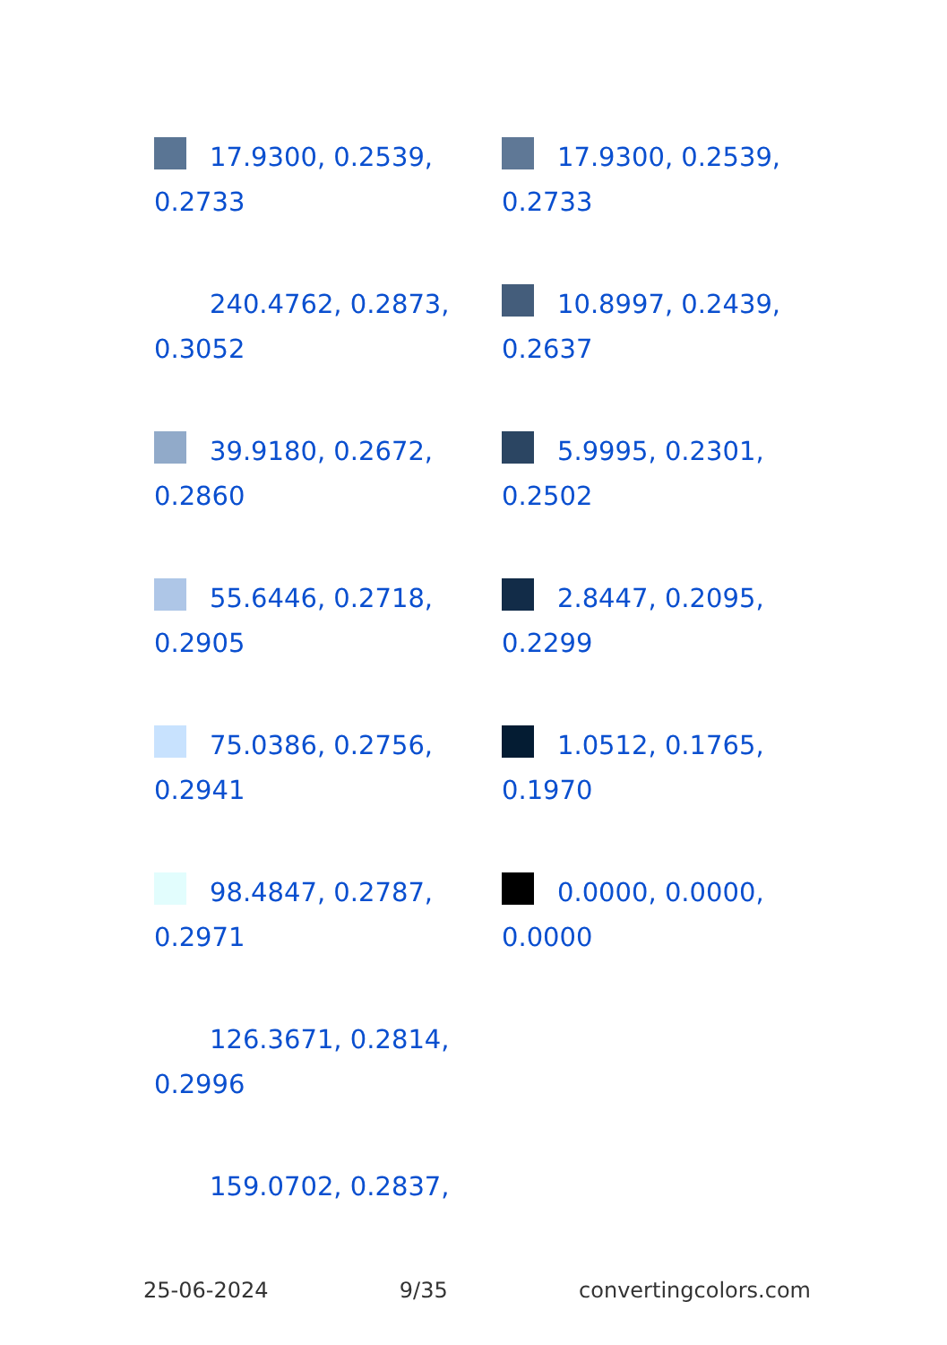17.9300, 0.2539, 0.2733
17.9300, 0.2539, 0.2733
240.4762, 0.2873, 0.3052
10.8997, 0.2439, 0.2637
39.9180, 0.2672, 0.2860
5.9995, 0.2301, 0.2502
55.6446, 0.2718, 0.2905
2.8447, 0.2095, 0.2299
75.0386, 0.2756, 0.2941
1.0512, 0.1765, 0.1970
98.4847, 0.2787, 0.2971
0.0000, 0.0000, 0.0000
126.3671, 0.2814, 0.2996
159.0702, 0.2837,
25-06-2024 9/35 convertingcolors.com